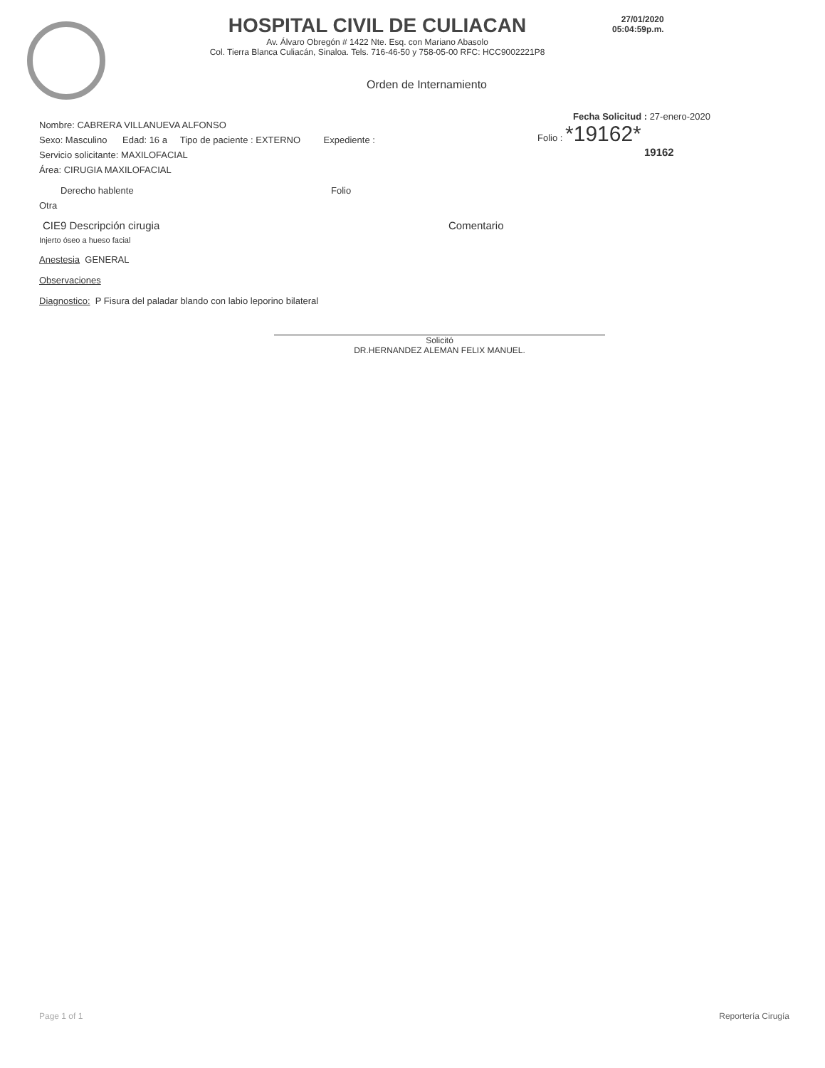HOSPITAL CIVIL DE CULIACAN
Av. Álvaro Obregón # 1422 Nte. Esq. con Mariano Abasolo
Col. Tierra Blanca Culiacán, Sinaloa. Tels. 716-46-50 y 758-05-00 RFC: HCC9002221P8
27/01/2020
05:04:59p.m.
Orden de Internamiento
Fecha Solicitud : 27-enero-2020
Folio : *19162*
19162
Nombre: CABRERA VILLANUEVA ALFONSO
Sexo: Masculino Edad: 16 a Tipo de paciente : EXTERNO Expediente :
Servicio solicitante: MAXILOFACIAL
Área: CIRUGIA MAXILOFACIAL
Derecho hablente Folio
Otra
CIE9 Descripción cirugia Comentario
Injerto óseo a hueso facial
Anestesia GENERAL
Observaciones
Diagnostico: P Fisura del paladar blando con labio leporino bilateral
Solicitó
DR.HERNANDEZ ALEMAN FELIX MANUEL.
Page 1 of 1 Reportería Cirugía